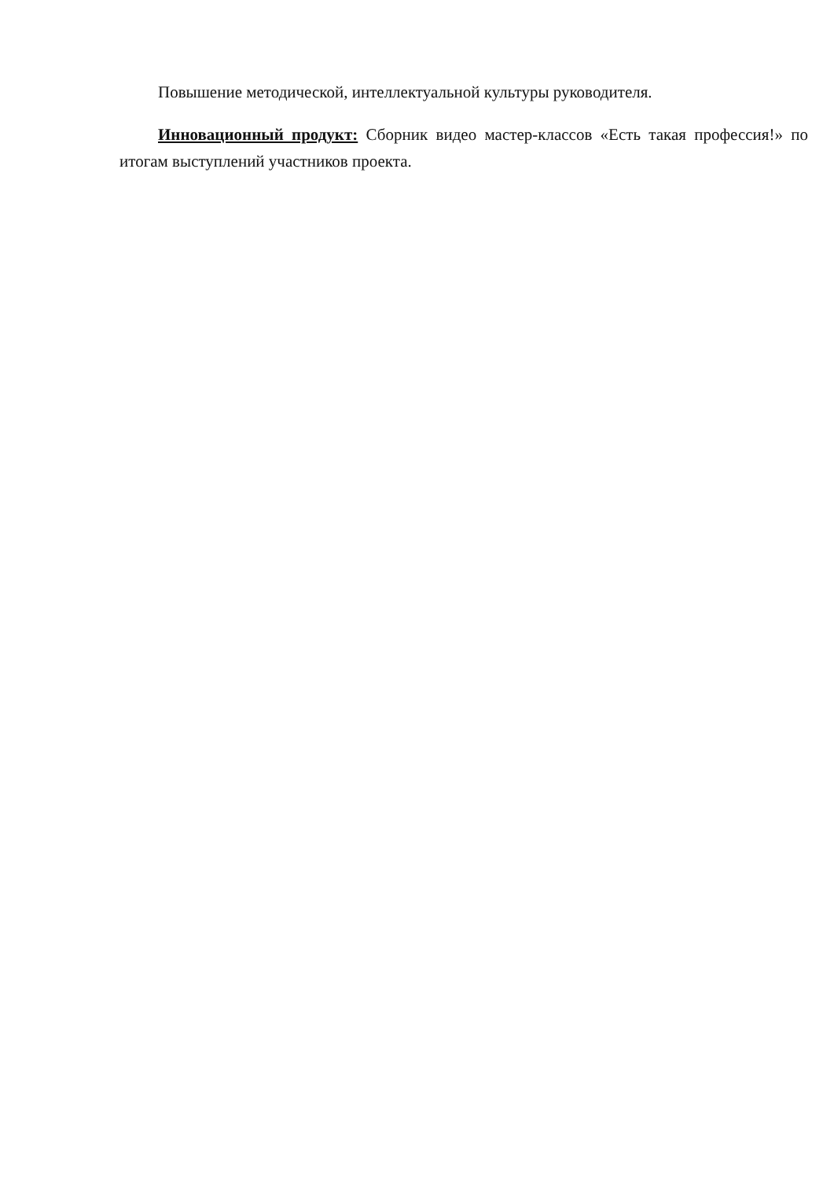Повышение методической, интеллектуальной культуры руководителя.
Инновационный продукт: Сборник видео мастер-классов «Есть такая профессия!» по итогам выступлений участников проекта.